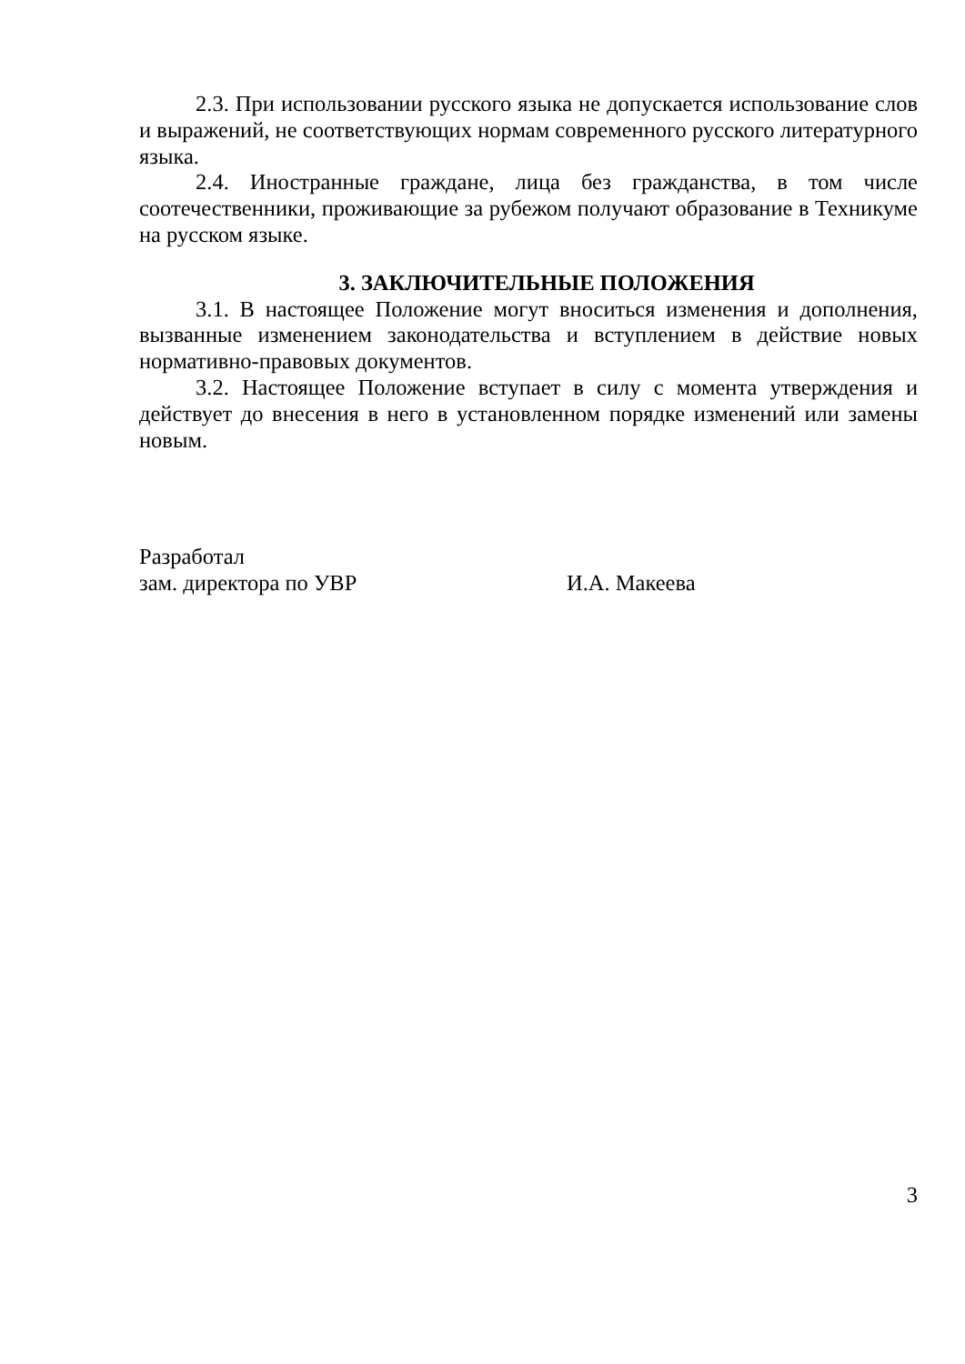2.3. При использовании русского языка не допускается использование слов и выражений, не соответствующих нормам современного русского литературного языка.
2.4. Иностранные граждане, лица без гражданства, в том числе соотечественники, проживающие за рубежом получают образование в Техникуме на русском языке.
3. ЗАКЛЮЧИТЕЛЬНЫЕ ПОЛОЖЕНИЯ
3.1. В настоящее Положение могут вноситься изменения и дополнения, вызванные изменением законодательства и вступлением в действие новых нормативно-правовых документов.
3.2. Настоящее Положение вступает в силу с момента утверждения и действует до внесения в него в установленном порядке изменений или замены новым.
Разработал
зам. директора по УВР И.А. Макеева
3